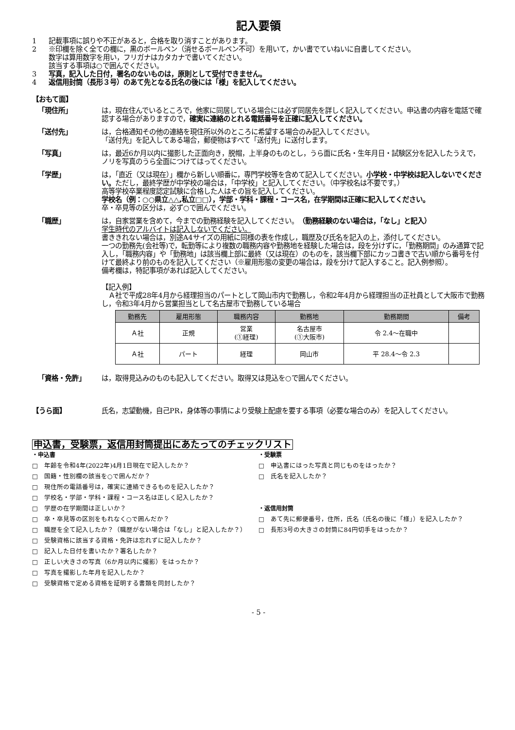記入要領
1 記載事項に誤りや不正があると，合格を取り消すことがあります。
2 ※印欄を除く全ての欄に，黒のボールペン（消せるボールペン不可）を用いて，かい書でていねいに自書してください。
数字は算用数字を用い，フリガナはカタカナで書いてください。
該当する事項は○で囲んでください。
3 写真，記入した日付，署名のないものは，原則として受付できません。
4 返信用封筒（長形３号）のあて先となる氏名の後には「様」を記入してください。
【おもて面】
「現住所」 は，現在住んでいるところで，他家に同居している場合には必ず同居先を詳しく記入してください。申込書の内容を電話で確認する場合がありますので，確実に連絡のとれる電話番号を正確に記入してください。
「送付先」 は，合格通知その他の連絡を現住所以外のところに希望する場合のみ記入してください。
「送付先」を記入してある場合，郵便物はすべて「送付先」に送付します。
「写真」 は，最近6か月以内に撮影した正面向き，脱帽，上半身のものとし，うら面に氏名・生年月日・試験区分を記入したうえで，ノリを写真のうら全面につけてはってください。
「学歴」 は，「直近（又は現在）」欄から新しい順番に，専門学校等を含めて記入してください。小学校・中学校は記入しないでください。ただし，最終学歴が中学校の場合は，「中学校」と記入してください。（中学校名は不要です。）
高等学校卒業程度認定試験に合格した人はその旨を記入してください。
学校名（例：○○県立△△,私立□□），学部・学科・課程・コース名，在学期間は正確に記入してください。
卒・卒見等の区分は，必ず○で囲んでください。
「職歴」 は，自家営業を含めて，今までの勤務経験を記入してください。（勤務経験のない場合は，「なし」と記入）
学生時代のアルバイトは記入しないでください。
書ききれない場合は，別途A4サイズの用紙に同様の表を作成し，職歴及び氏名を記入の上，添付してください。
一つの勤務先(会社等)で，転勤等により複数の職務内容や勤務地を経験した場合は，段を分けずに，「勤務期間」のみ通算で記入し，「職務内容」や「勤務地」は該当欄上部に最終（又は現在）のものを，該当欄下部にカッコ書きで古い順から番号を付けて最終より前のものを記入してください（※雇用形態の変更の場合は，段を分けて記入すること。記入例参照）。
備考欄は，特記事項があれば記入してください。
【記入例】
　Ａ社で平成28年4月から経理担当のパートとして岡山市内で勤務し，令和2年4月から経理担当の正社員として大阪市で勤務し，令和3年4月から営業担当として名古屋市で勤務している場合
| 勤務先 | 雇用形態 | 職務内容 | 勤務地 | 勤務期間 | 備考 |
| --- | --- | --- | --- | --- | --- |
| Ａ社 | 正規 | 営業 (①経理) | 名古屋市 (①大阪市) | 令 2.4～在職中 | |
| Ａ社 | パート | 経理 | 岡山市 | 平 28.4～令 2.3 | |
「資格・免許」 は，取得見込みのものも記入してください。取得又は見込を○で囲んでください。
【うら面】 氏名，志望動機，自己PR，身体等の事情により受験上配慮を要する事項（必要な場合のみ）を記入してください。
申込書，受験票，返信用封筒提出にあたってのチェックリスト
・申込書
□　年齢を令和4年(2022年)4月1日現在で記入したか？
□　国籍・性別欄の該当を○で囲んだか？
□　現住所の電話番号は，確実に連絡できるものを記入したか？
□　学校名・学部・学科・課程・コース名は正しく記入したか？
□　学歴の在学期間は正しいか？
□　卒・卒見等の区別をもれなく○で囲んだか？
□　職歴を全て記入したか？（職歴がない場合は「なし」と記入したか？）
□　受験資格に該当する資格・免許は忘れずに記入したか？
□　記入した日付を書いたか？署名したか？
□　正しい大きさの写真（6か月以内に撮影）をはったか？
□　写真を撮影した年月を記入したか？
□　受験資格で定める資格を証明する書類を同封したか？
・受験票
□　申込書にはった写真と同じものをはったか？
□　氏名を記入したか？
・返信用封筒
□　あて先に郵便番号，住所，氏名（氏名の後に「様」）を記入したか？
□　長形3号の大きさの封筒に84円切手をはったか？
- 5 -